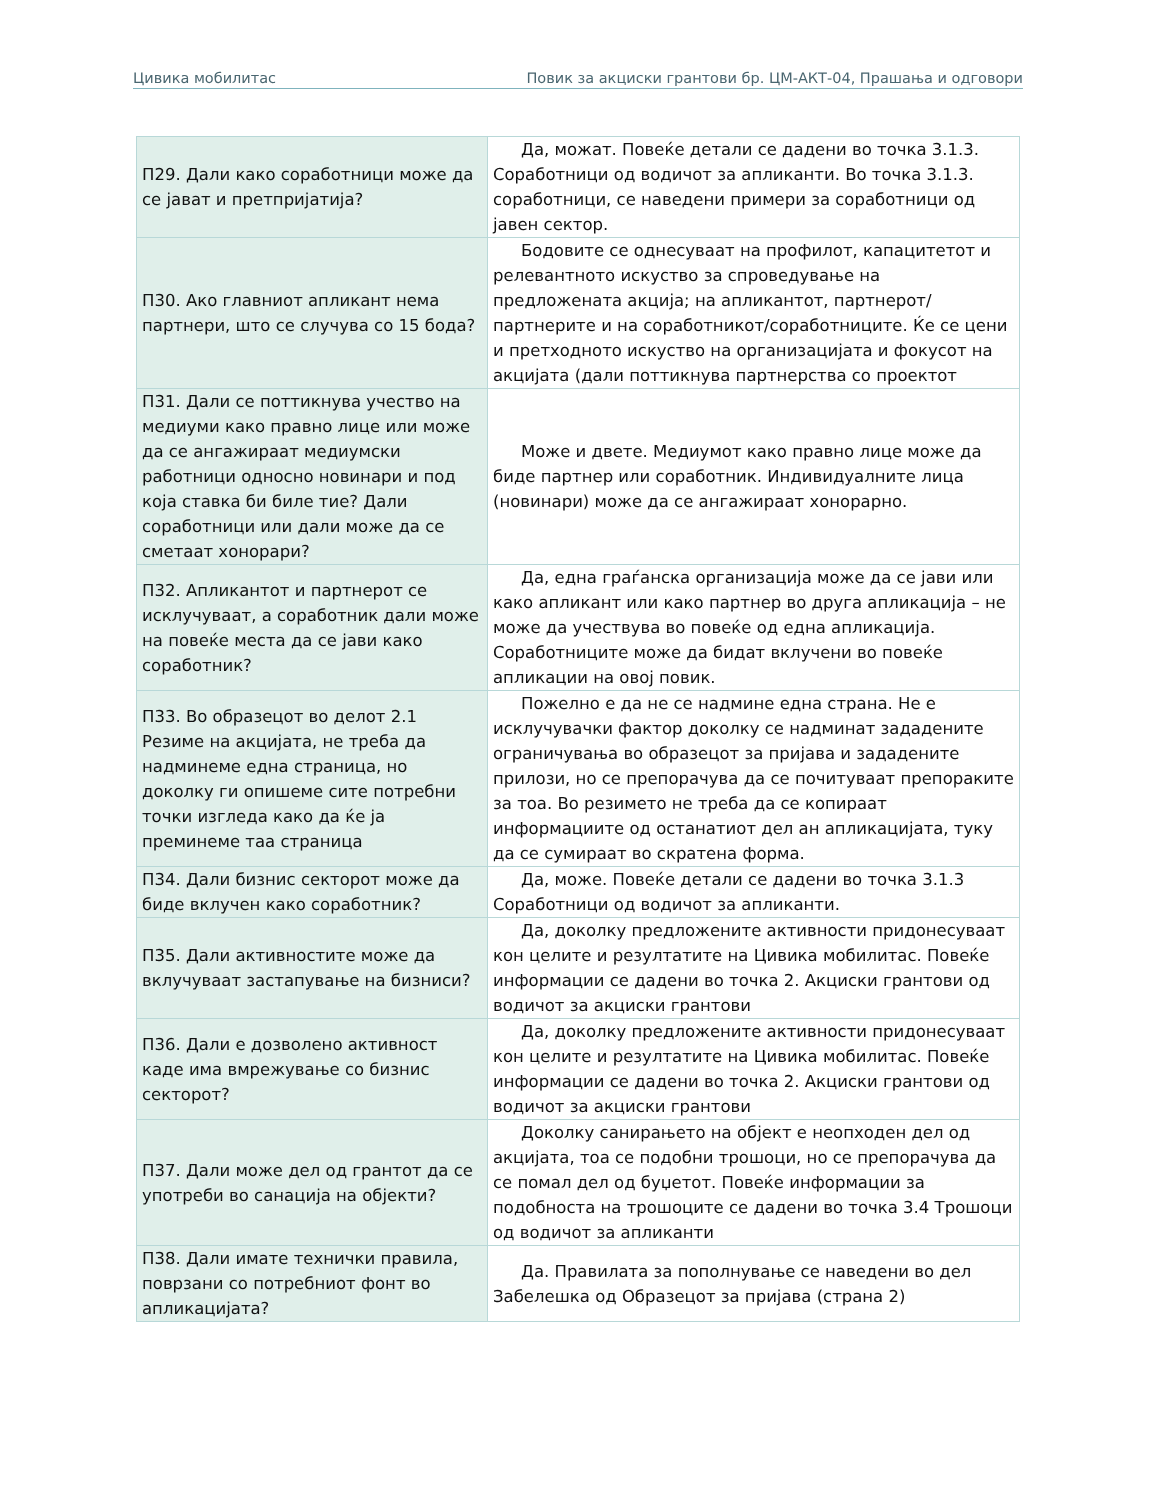Цивика мобилитас Повик за акциски грантови бр. ЦМ-АКТ-04, Прашања и одговори
| П29. Дали како соработници може да се јават и претпријатија? | Да, можат. Повеќе детали се дадени во точка 3.1.3. Соработници од водичот за апликанти. Во точка 3.1.3. соработници, се наведени примери за соработници од јавен сектор. |
| П30. Ако главниот апликант нема партнери, што се случува со 15 бода? | Бодовите се однесуваат на профилот, капацитетот и релевантното искуство за спроведување на предложената акција; на апликантот, партнерот/партнерите и на соработникот/соработниците. Ќе се цени и претходното искуство на организацијата и фокусот на акцијата (дали поттикнува партнерства со проектот |
| П31. Дали се поттикнува учество на медиуми како правно лице или може да се ангажираат медиумски работници односно новинари и под која ставка би биле тие? Дали соработници или дали може да се сметаат хонорари? | Може и двете. Медиумот како правно лице може да биде партнер или соработник. Индивидуалните лица (новинари) може да се ангажираат хонорарно. |
| П32. Апликантот и партнерот се исклучуваат, а соработник дали може на повеќе места да се јави како соработник? | Да, една граѓанска организација може да се јави или како апликант или како партнер во друга апликација – не може да учествува во повеќе од една апликација. Соработниците може да бидат вклучени во повеќе апликации на овој повик. |
| П33. Во образецот во делот 2.1 Резиме на акцијата, не треба да надминеме една страница, но доколку ги опишеме сите потребни точки изгледа како да ќе ја преминеме таа страница | Пожелно е да не се надмине една страна. Не е исклучувачки фактор доколку се надминат зададените ограничувања во образецот за пријава и зададените прилози, но се препорачува да се почитуваат препораките за тоа. Во резимето не треба да се копираат информациите од останатиот дел ан апликацијата, туку да се сумираат во скратена форма. |
| П34. Дали бизнис секторот може да биде вклучен како соработник? | Да, може. Повеќе детали се дадени во точка 3.1.3 Соработници од водичот за апликанти. |
| П35. Дали активностите може да вклучуваат застапување на бизниси? | Да, доколку предложените активности придонесуваат кон целите и резултатите на Цивика мобилитас. Повеќе информации се дадени во точка 2. Акциски грантови од водичот за акциски грантови |
| П36. Дали е дозволено активност каде има вмрежување со бизнис секторот? | Да, доколку предложените активности придонесуваат кон целите и резултатите на Цивика мобилитас. Повеќе информации се дадени во точка 2. Акциски грантови од водичот за акциски грантови |
| П37. Дали може дел од грантот да се употреби во санација на објекти? | Доколку санирањето на објект е неопходен дел од акцијата, тоа се подобни трошоци, но се препорачува да се помал дел од буџетот. Повеќе информации за подобноста на трошоците се дадени во точка 3.4 Трошоци од водичот за апликанти |
| П38. Дали имате технички правила, поврзани со потребниот фонт во апликацијата? | Да. Правилата за пополнување се наведени во дел Забелешка од Образецот за пријава (страна 2) |